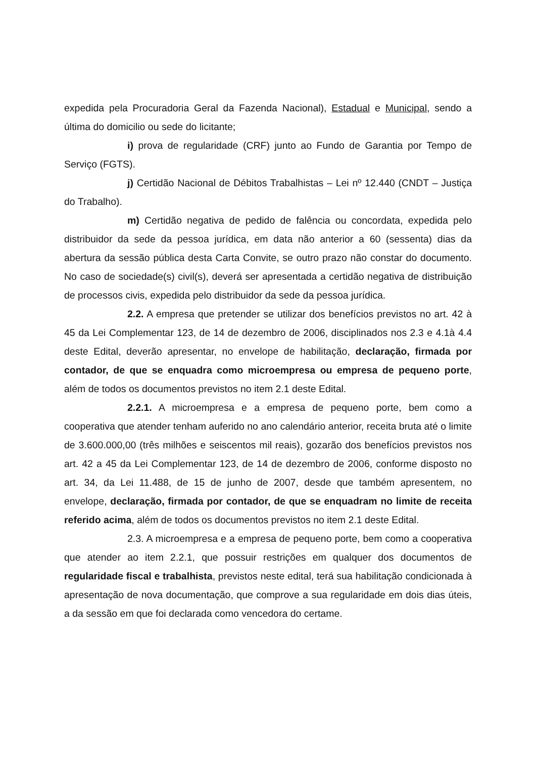expedida pela Procuradoria Geral da Fazenda Nacional), Estadual e Municipal, sendo a última do domicilio ou sede do licitante;
i) prova de regularidade (CRF) junto ao Fundo de Garantia por Tempo de Serviço (FGTS).
j) Certidão Nacional de Débitos Trabalhistas – Lei nº 12.440 (CNDT – Justiça do Trabalho).
m) Certidão negativa de pedido de falência ou concordata, expedida pelo distribuidor da sede da pessoa jurídica, em data não anterior a 60 (sessenta) dias da abertura da sessão pública desta Carta Convite, se outro prazo não constar do documento. No caso de sociedade(s) civil(s), deverá ser apresentada a certidão negativa de distribuição de processos civis, expedida pelo distribuidor da sede da pessoa jurídica.
2.2. A empresa que pretender se utilizar dos benefícios previstos no art. 42 à 45 da Lei Complementar 123, de 14 de dezembro de 2006, disciplinados nos 2.3 e 4.1à 4.4 deste Edital, deverão apresentar, no envelope de habilitação, declaração, firmada por contador, de que se enquadra como microempresa ou empresa de pequeno porte, além de todos os documentos previstos no item 2.1 deste Edital.
2.2.1. A microempresa e a empresa de pequeno porte, bem como a cooperativa que atender tenham auferido no ano calendário anterior, receita bruta até o limite de 3.600.000,00 (três milhões e seiscentos mil reais), gozarão dos benefícios previstos nos art. 42 a 45 da Lei Complementar 123, de 14 de dezembro de 2006, conforme disposto no art. 34, da Lei 11.488, de 15 de junho de 2007, desde que também apresentem, no envelope, declaração, firmada por contador, de que se enquadram no limite de receita referido acima, além de todos os documentos previstos no item 2.1 deste Edital.
2.3. A microempresa e a empresa de pequeno porte, bem como a cooperativa que atender ao item 2.2.1, que possuir restrições em qualquer dos documentos de regularidade fiscal e trabalhista, previstos neste edital, terá sua habilitação condicionada à apresentação de nova documentação, que comprove a sua regularidade em dois dias úteis, a da sessão em que foi declarada como vencedora do certame.